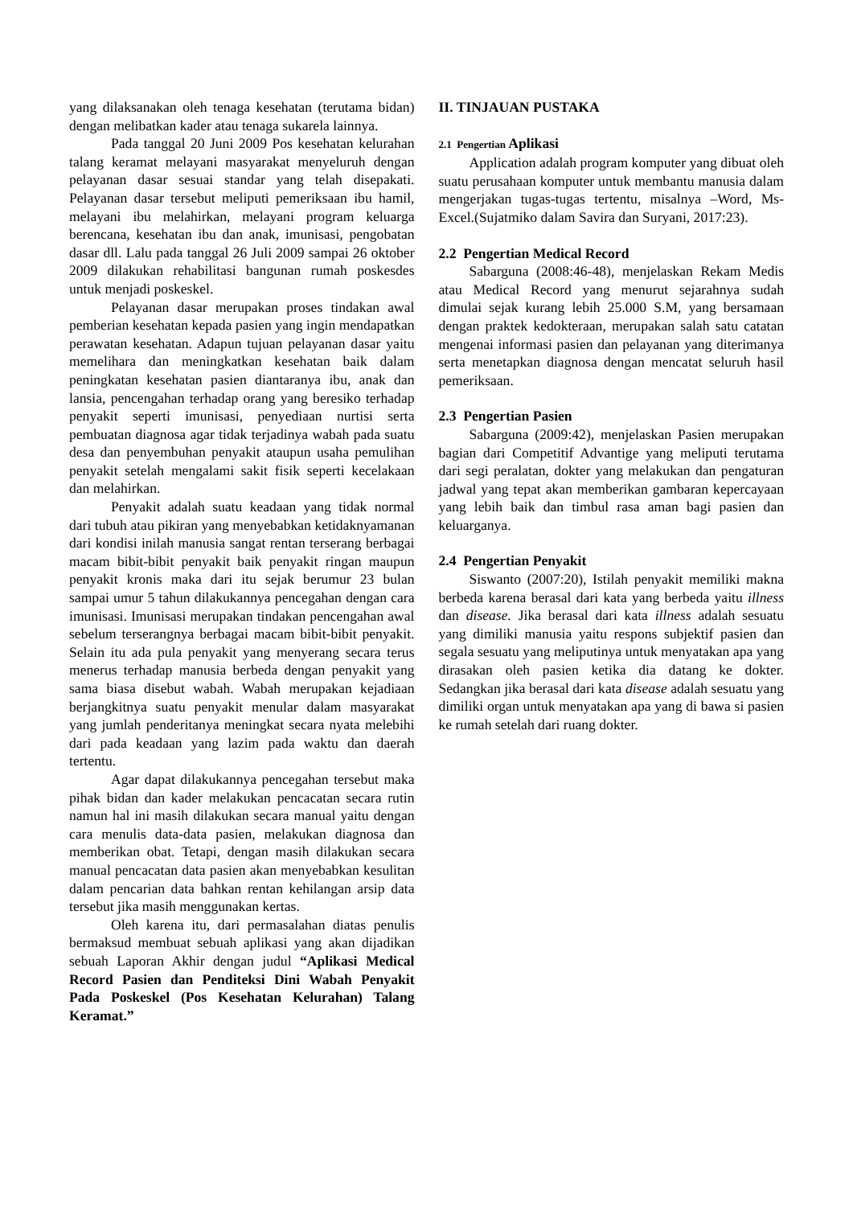yang dilaksanakan oleh tenaga kesehatan (terutama bidan) dengan melibatkan kader atau tenaga sukarela lainnya.
Pada tanggal 20 Juni 2009 Pos kesehatan kelurahan talang keramat melayani masyarakat menyeluruh dengan pelayanan dasar sesuai standar yang telah disepakati. Pelayanan dasar tersebut meliputi pemeriksaan ibu hamil, melayani ibu melahirkan, melayani program keluarga berencana, kesehatan ibu dan anak, imunisasi, pengobatan dasar dll. Lalu pada tanggal 26 Juli 2009 sampai 26 oktober 2009 dilakukan rehabilitasi bangunan rumah poskesdes untuk menjadi poskeskel.
Pelayanan dasar merupakan proses tindakan awal pemberian kesehatan kepada pasien yang ingin mendapatkan perawatan kesehatan. Adapun tujuan pelayanan dasar yaitu memelihara dan meningkatkan kesehatan baik dalam peningkatan kesehatan pasien diantaranya ibu, anak dan lansia, pencengahan terhadap orang yang beresiko terhadap penyakit seperti imunisasi, penyediaan nurtisi serta pembuatan diagnosa agar tidak terjadinya wabah pada suatu desa dan penyembuhan penyakit ataupun usaha pemulihan penyakit setelah mengalami sakit fisik seperti kecelakaan dan melahirkan.
Penyakit adalah suatu keadaan yang tidak normal dari tubuh atau pikiran yang menyebabkan ketidaknyamanan dari kondisi inilah manusia sangat rentan terserang berbagai macam bibit-bibit penyakit baik penyakit ringan maupun penyakit kronis maka dari itu sejak berumur 23 bulan sampai umur 5 tahun dilakukannya pencegahan dengan cara imunisasi. Imunisasi merupakan tindakan pencengahan awal sebelum terserangnya berbagai macam bibit-bibit penyakit. Selain itu ada pula penyakit yang menyerang secara terus menerus terhadap manusia berbeda dengan penyakit yang sama biasa disebut wabah. Wabah merupakan kejadiaan berjangkitnya suatu penyakit menular dalam masyarakat yang jumlah penderitanya meningkat secara nyata melebihi dari pada keadaan yang lazim pada waktu dan daerah tertentu.
Agar dapat dilakukannya pencegahan tersebut maka pihak bidan dan kader melakukan pencacatan secara rutin namun hal ini masih dilakukan secara manual yaitu dengan cara menulis data-data pasien, melakukan diagnosa dan memberikan obat. Tetapi, dengan masih dilakukan secara manual pencacatan data pasien akan menyebabkan kesulitan dalam pencarian data bahkan rentan kehilangan arsip data tersebut jika masih menggunakan kertas.
Oleh karena itu, dari permasalahan diatas penulis bermaksud membuat sebuah aplikasi yang akan dijadikan sebuah Laporan Akhir dengan judul “Aplikasi Medical Record Pasien dan Penditeksi Dini Wabah Penyakit Pada Poskeskel (Pos Kesehatan Kelurahan) Talang Keramat.”
II. TINJAUAN PUSTAKA
2.1 Pengertian Aplikasi
Application adalah program komputer yang dibuat oleh suatu perusahaan komputer untuk membantu manusia dalam mengerjakan tugas-tugas tertentu, misalnya –Word, Ms-Excel.(Sujatmiko dalam Savira dan Suryani, 2017:23).
2.2 Pengertian Medical Record
Sabarguna (2008:46-48), menjelaskan Rekam Medis atau Medical Record yang menurut sejarahnya sudah dimulai sejak kurang lebih 25.000 S.M, yang bersamaan dengan praktek kedokteraan, merupakan salah satu catatan mengenai informasi pasien dan pelayanan yang diterimanya serta menetapkan diagnosa dengan mencatat seluruh hasil pemeriksaan.
2.3 Pengertian Pasien
Sabarguna (2009:42), menjelaskan Pasien merupakan bagian dari Competitif Advantige yang meliputi terutama dari segi peralatan, dokter yang melakukan dan pengaturan jadwal yang tepat akan memberikan gambaran kepercayaan yang lebih baik dan timbul rasa aman bagi pasien dan keluarganya.
2.4 Pengertian Penyakit
Siswanto (2007:20), Istilah penyakit memiliki makna berbeda karena berasal dari kata yang berbeda yaitu illness dan disease. Jika berasal dari kata illness adalah sesuatu yang dimiliki manusia yaitu respons subjektif pasien dan segala sesuatu yang meliputinya untuk menyatakan apa yang dirasakan oleh pasien ketika dia datang ke dokter. Sedangkan jika berasal dari kata disease adalah sesuatu yang dimiliki organ untuk menyatakan apa yang di bawa si pasien ke rumah setelah dari ruang dokter.